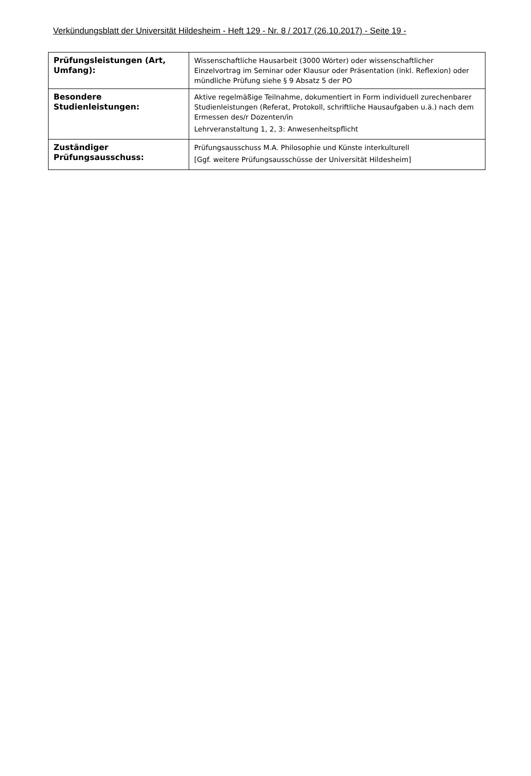Verkündungsblatt der Universität Hildesheim - Heft 129 - Nr. 8 / 2017 (26.10.2017) - Seite 19 -
| Prüfungsleistungen (Art, Umfang): | Wissenschaftliche Hausarbeit (3000 Wörter) oder wissenschaftlicher Einzelvortrag im Seminar oder Klausur oder Präsentation (inkl. Reflexion) oder mündliche Prüfung siehe § 9 Absatz 5 der PO |
| Besondere Studienleistungen: | Aktive regelmäßige Teilnahme, dokumentiert in Form individuell zurechenbarer Studienleistungen (Referat, Protokoll, schriftliche Hausaufgaben u.ä.) nach dem Ermessen des/r Dozenten/in Lehrveranstaltung 1, 2, 3: Anwesenheitspflicht |
| Zuständiger Prüfungsausschuss: | Prüfungsausschuss M.A. Philosophie und Künste interkulturell [Ggf. weitere Prüfungsausschüsse der Universität Hildesheim] |